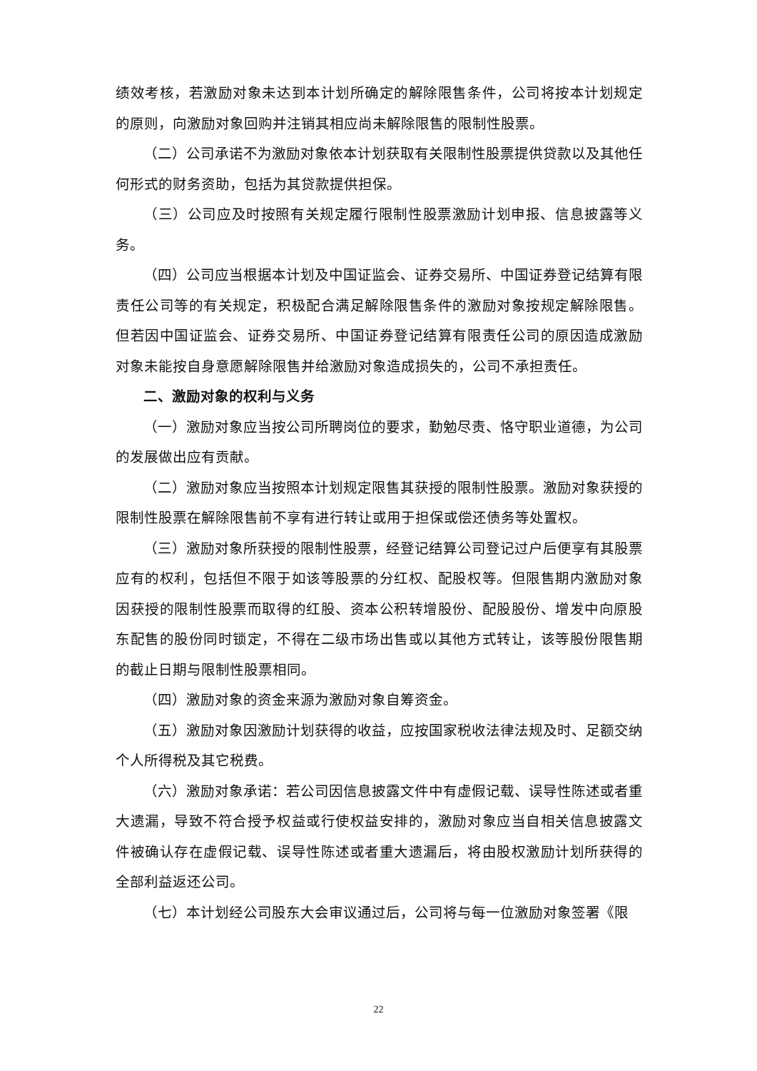绩效考核，若激励对象未达到本计划所确定的解除限售条件，公司将按本计划规定的原则，向激励对象回购并注销其相应尚未解除限售的限制性股票。
（二）公司承诺不为激励对象依本计划获取有关限制性股票提供贷款以及其他任何形式的财务资助，包括为其贷款提供担保。
（三）公司应及时按照有关规定履行限制性股票激励计划申报、信息披露等义务。
（四）公司应当根据本计划及中国证监会、证券交易所、中国证券登记结算有限责任公司等的有关规定，积极配合满足解除限售条件的激励对象按规定解除限售。但若因中国证监会、证券交易所、中国证券登记结算有限责任公司的原因造成激励对象未能按自身意愿解除限售并给激励对象造成损失的，公司不承担责任。
二、激励对象的权利与义务
（一）激励对象应当按公司所聘岗位的要求，勤勉尽责、恪守职业道德，为公司的发展做出应有贡献。
（二）激励对象应当按照本计划规定限售其获授的限制性股票。激励对象获授的限制性股票在解除限售前不享有进行转让或用于担保或偿还债务等处置权。
（三）激励对象所获授的限制性股票，经登记结算公司登记过户后便享有其股票应有的权利，包括但不限于如该等股票的分红权、配股权等。但限售期内激励对象因获授的限制性股票而取得的红股、资本公积转增股份、配股股份、增发中向原股东配售的股份同时锁定，不得在二级市场出售或以其他方式转让，该等股份限售期的截止日期与限制性股票相同。
（四）激励对象的资金来源为激励对象自筹资金。
（五）激励对象因激励计划获得的收益，应按国家税收法律法规及时、足额交纳个人所得税及其它税费。
（六）激励对象承诺：若公司因信息披露文件中有虚假记载、误导性陈述或者重大遗漏，导致不符合授予权益或行使权益安排的，激励对象应当自相关信息披露文件被确认存在虚假记载、误导性陈述或者重大遗漏后，将由股权激励计划所获得的全部利益返还公司。
（七）本计划经公司股东大会审议通过后，公司将与每一位激励对象签署《限
22